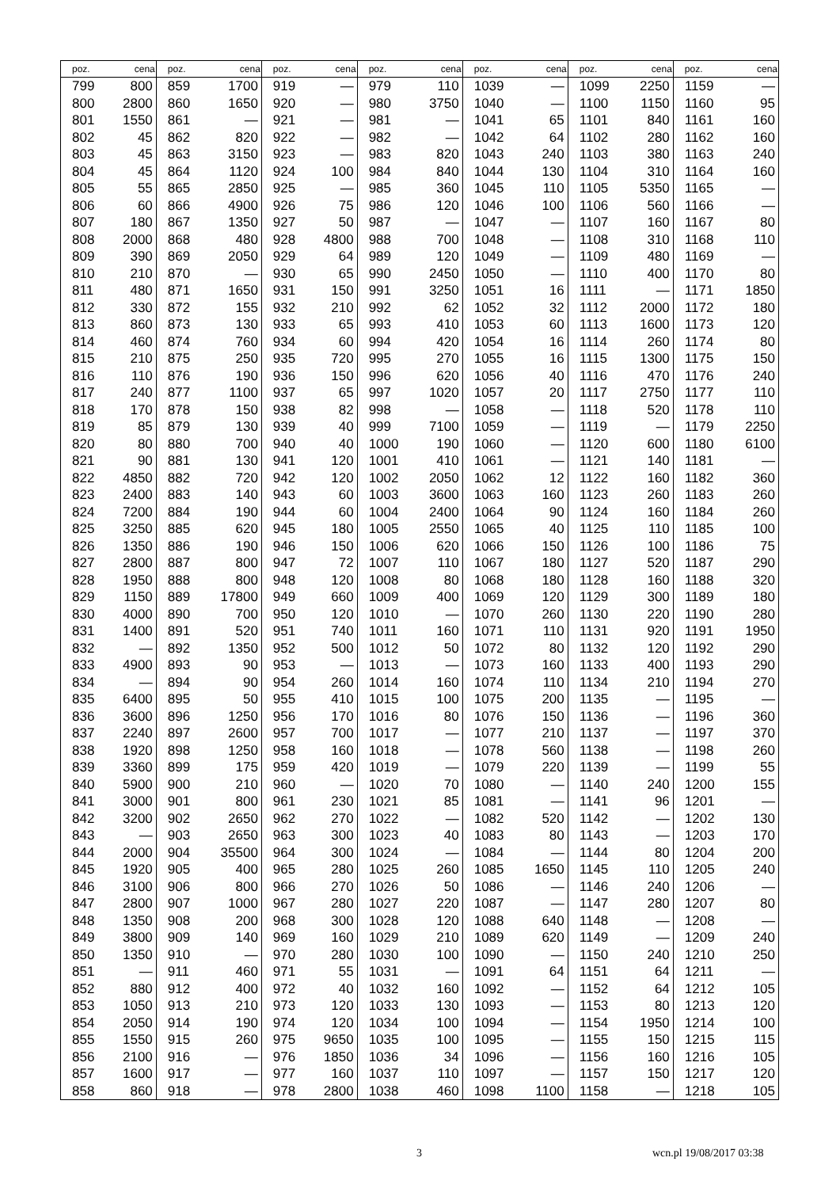| poz. | cena | poz. | cena | poz. | cena | poz. | cena | poz. | cena | poz. | cena | poz. | cena |
| --- | --- | --- | --- | --- | --- | --- | --- | --- | --- | --- | --- | --- | --- |
| 799 | 800 | 859 | 1700 | 919 | — | 979 | 110 | 1039 | — | 1099 | 2250 | 1159 | — |
| 800 | 2800 | 860 | 1650 | 920 | — | 980 | 3750 | 1040 | — | 1100 | 1150 | 1160 | 95 |
| 801 | 1550 | 861 | — | 921 | — | 981 | — | 1041 | 65 | 1101 | 840 | 1161 | 160 |
| 802 | 45 | 862 | 820 | 922 | — | 982 | — | 1042 | 64 | 1102 | 280 | 1162 | 160 |
| 803 | 45 | 863 | 3150 | 923 | — | 983 | 820 | 1043 | 240 | 1103 | 380 | 1163 | 240 |
| 804 | 45 | 864 | 1120 | 924 | 100 | 984 | 840 | 1044 | 130 | 1104 | 310 | 1164 | 160 |
| 805 | 55 | 865 | 2850 | 925 | — | 985 | 360 | 1045 | 110 | 1105 | 5350 | 1165 | — |
| 806 | 60 | 866 | 4900 | 926 | 75 | 986 | 120 | 1046 | 100 | 1106 | 560 | 1166 | — |
| 807 | 180 | 867 | 1350 | 927 | 50 | 987 | — | 1047 | — | 1107 | 160 | 1167 | 80 |
| 808 | 2000 | 868 | 480 | 928 | 4800 | 988 | 700 | 1048 | — | 1108 | 310 | 1168 | 110 |
| 809 | 390 | 869 | 2050 | 929 | 64 | 989 | 120 | 1049 | — | 1109 | 480 | 1169 | — |
| 810 | 210 | 870 | — | 930 | 65 | 990 | 2450 | 1050 | — | 1110 | 400 | 1170 | 80 |
| 811 | 480 | 871 | 1650 | 931 | 150 | 991 | 3250 | 1051 | 16 | 1111 | — | 1171 | 1850 |
| 812 | 330 | 872 | 155 | 932 | 210 | 992 | 62 | 1052 | 32 | 1112 | 2000 | 1172 | 180 |
| 813 | 860 | 873 | 130 | 933 | 65 | 993 | 410 | 1053 | 60 | 1113 | 1600 | 1173 | 120 |
| 814 | 460 | 874 | 760 | 934 | 60 | 994 | 420 | 1054 | 16 | 1114 | 260 | 1174 | 80 |
| 815 | 210 | 875 | 250 | 935 | 720 | 995 | 270 | 1055 | 16 | 1115 | 1300 | 1175 | 150 |
| 816 | 110 | 876 | 190 | 936 | 150 | 996 | 620 | 1056 | 40 | 1116 | 470 | 1176 | 240 |
| 817 | 240 | 877 | 1100 | 937 | 65 | 997 | 1020 | 1057 | 20 | 1117 | 2750 | 1177 | 110 |
| 818 | 170 | 878 | 150 | 938 | 82 | 998 | — | 1058 | — | 1118 | 520 | 1178 | 110 |
| 819 | 85 | 879 | 130 | 939 | 40 | 999 | 7100 | 1059 | — | 1119 | — | 1179 | 2250 |
| 820 | 80 | 880 | 700 | 940 | 40 | 1000 | 190 | 1060 | — | 1120 | 600 | 1180 | 6100 |
| 821 | 90 | 881 | 130 | 941 | 120 | 1001 | 410 | 1061 | — | 1121 | 140 | 1181 | — |
| 822 | 4850 | 882 | 720 | 942 | 120 | 1002 | 2050 | 1062 | 12 | 1122 | 160 | 1182 | 360 |
| 823 | 2400 | 883 | 140 | 943 | 60 | 1003 | 3600 | 1063 | 160 | 1123 | 260 | 1183 | 260 |
| 824 | 7200 | 884 | 190 | 944 | 60 | 1004 | 2400 | 1064 | 90 | 1124 | 160 | 1184 | 260 |
| 825 | 3250 | 885 | 620 | 945 | 180 | 1005 | 2550 | 1065 | 40 | 1125 | 110 | 1185 | 100 |
| 826 | 1350 | 886 | 190 | 946 | 150 | 1006 | 620 | 1066 | 150 | 1126 | 100 | 1186 | 75 |
| 827 | 2800 | 887 | 800 | 947 | 72 | 1007 | 110 | 1067 | 180 | 1127 | 520 | 1187 | 290 |
| 828 | 1950 | 888 | 800 | 948 | 120 | 1008 | 80 | 1068 | 180 | 1128 | 160 | 1188 | 320 |
| 829 | 1150 | 889 | 17800 | 949 | 660 | 1009 | 400 | 1069 | 120 | 1129 | 300 | 1189 | 180 |
| 830 | 4000 | 890 | 700 | 950 | 120 | 1010 | — | 1070 | 260 | 1130 | 220 | 1190 | 280 |
| 831 | 1400 | 891 | 520 | 951 | 740 | 1011 | 160 | 1071 | 110 | 1131 | 920 | 1191 | 1950 |
| 832 | — | 892 | 1350 | 952 | 500 | 1012 | 50 | 1072 | 80 | 1132 | 120 | 1192 | 290 |
| 833 | 4900 | 893 | 90 | 953 | — | 1013 | — | 1073 | 160 | 1133 | 400 | 1193 | 290 |
| 834 | — | 894 | 90 | 954 | 260 | 1014 | 160 | 1074 | 110 | 1134 | 210 | 1194 | 270 |
| 835 | 6400 | 895 | 50 | 955 | 410 | 1015 | 100 | 1075 | 200 | 1135 | — | 1195 | — |
| 836 | 3600 | 896 | 1250 | 956 | 170 | 1016 | 80 | 1076 | 150 | 1136 | — | 1196 | 360 |
| 837 | 2240 | 897 | 2600 | 957 | 700 | 1017 | — | 1077 | 210 | 1137 | — | 1197 | 370 |
| 838 | 1920 | 898 | 1250 | 958 | 160 | 1018 | — | 1078 | 560 | 1138 | — | 1198 | 260 |
| 839 | 3360 | 899 | 175 | 959 | 420 | 1019 | — | 1079 | 220 | 1139 | — | 1199 | 55 |
| 840 | 5900 | 900 | 210 | 960 | — | 1020 | 70 | 1080 | — | 1140 | 240 | 1200 | 155 |
| 841 | 3000 | 901 | 800 | 961 | 230 | 1021 | 85 | 1081 | — | 1141 | 96 | 1201 | — |
| 842 | 3200 | 902 | 2650 | 962 | 270 | 1022 | — | 1082 | 520 | 1142 | — | 1202 | 130 |
| 843 | — | 903 | 2650 | 963 | 300 | 1023 | 40 | 1083 | 80 | 1143 | — | 1203 | 170 |
| 844 | 2000 | 904 | 35500 | 964 | 300 | 1024 | — | 1084 | — | 1144 | 80 | 1204 | 200 |
| 845 | 1920 | 905 | 400 | 965 | 280 | 1025 | 260 | 1085 | 1650 | 1145 | 110 | 1205 | 240 |
| 846 | 3100 | 906 | 800 | 966 | 270 | 1026 | 50 | 1086 | — | 1146 | 240 | 1206 | — |
| 847 | 2800 | 907 | 1000 | 967 | 280 | 1027 | 220 | 1087 | — | 1147 | 280 | 1207 | 80 |
| 848 | 1350 | 908 | 200 | 968 | 300 | 1028 | 120 | 1088 | 640 | 1148 | — | 1208 | — |
| 849 | 3800 | 909 | 140 | 969 | 160 | 1029 | 210 | 1089 | 620 | 1149 | — | 1209 | 240 |
| 850 | 1350 | 910 | — | 970 | 280 | 1030 | 100 | 1090 | — | 1150 | 240 | 1210 | 250 |
| 851 | — | 911 | 460 | 971 | 55 | 1031 | — | 1091 | 64 | 1151 | 64 | 1211 | — |
| 852 | 880 | 912 | 400 | 972 | 40 | 1032 | 160 | 1092 | — | 1152 | 64 | 1212 | 105 |
| 853 | 1050 | 913 | 210 | 973 | 120 | 1033 | 130 | 1093 | — | 1153 | 80 | 1213 | 120 |
| 854 | 2050 | 914 | 190 | 974 | 120 | 1034 | 100 | 1094 | — | 1154 | 1950 | 1214 | 100 |
| 855 | 1550 | 915 | 260 | 975 | 9650 | 1035 | 100 | 1095 | — | 1155 | 150 | 1215 | 115 |
| 856 | 2100 | 916 | — | 976 | 1850 | 1036 | 34 | 1096 | — | 1156 | 160 | 1216 | 105 |
| 857 | 1600 | 917 | — | 977 | 160 | 1037 | 110 | 1097 | — | 1157 | 150 | 1217 | 120 |
| 858 | 860 | 918 | — | 978 | 2800 | 1038 | 460 | 1098 | 1100 | 1158 | — | 1218 | 105 |
3 wcn.pl 19/08/2017 03:38